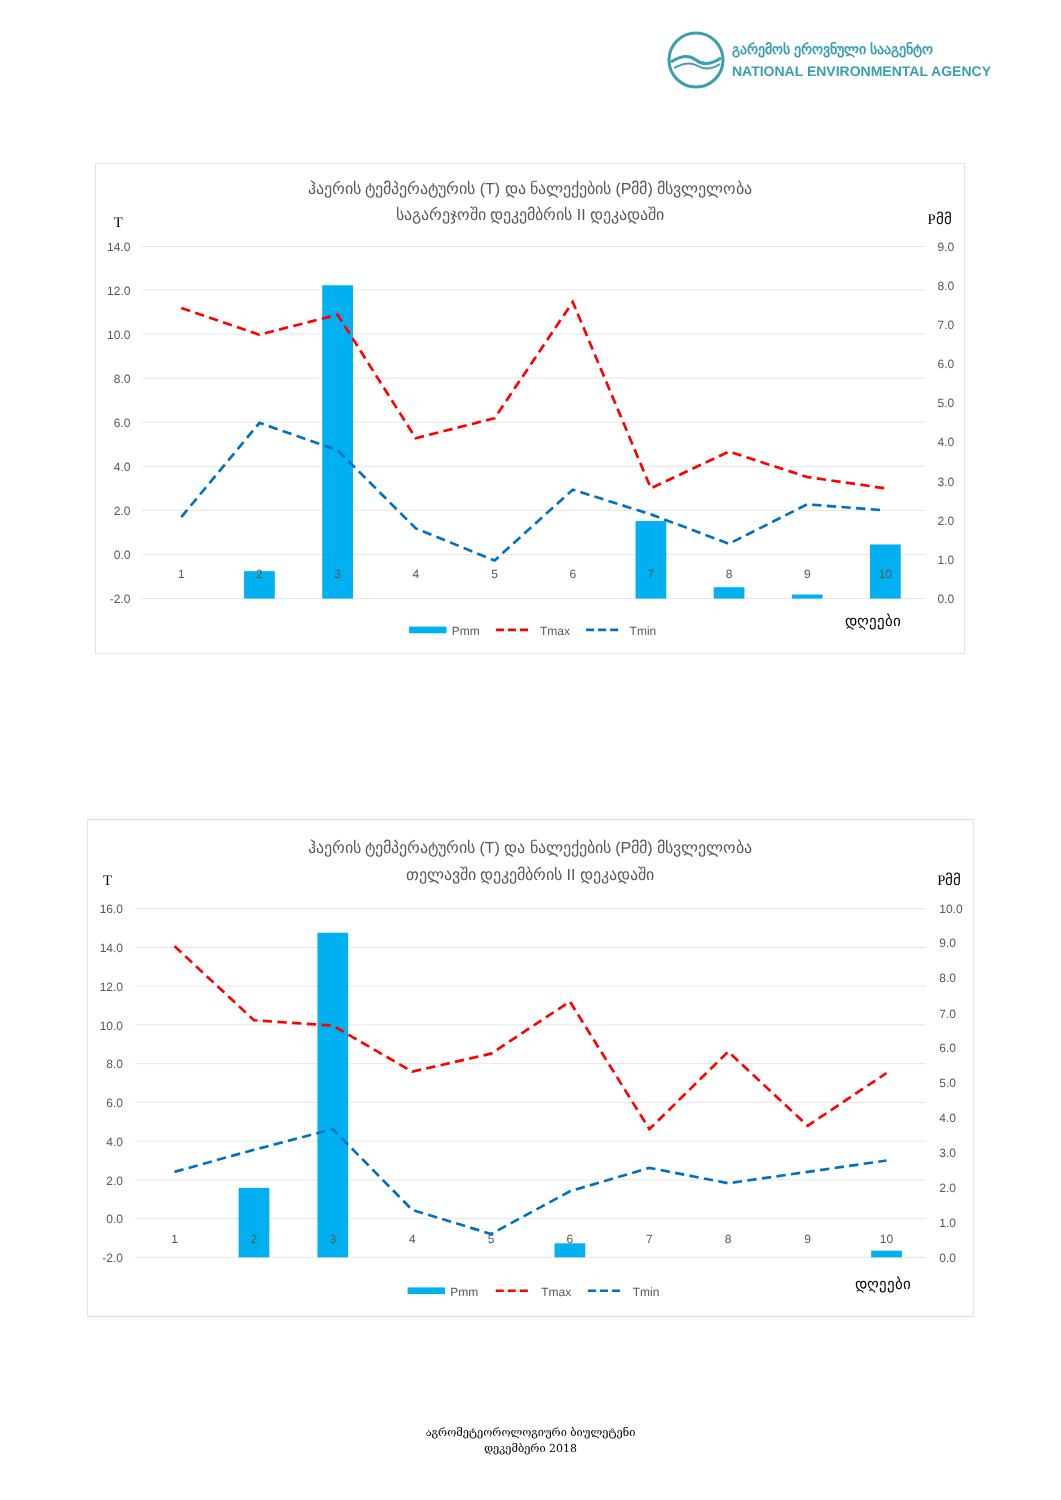გარემოს ეროვნული სააგენტო
NATIONAL ENVIRONMENTAL AGENCY
ჰაერის ტემპერატურის (T) და ნალექების (Pმმ) მსვლელობა
საგარეჯოში დეკემბრის II დეკადაში
T
Pმმ
14.0
12.0
10.0
8.0
6.0
4.0
2.0
0.0
-2.0
9.0
8.0
7.0
6.0
5.0
4.0
3.0
2.0
1.0
0.0
1
2
3
4
5
6
7
8
9
10
Pmm
Tmax
Tmin
დღეები
ჰაერის ტემპერატურის (T) და ნალექების (Pმმ) მსვლელობა
თელავში დეკემბრის II დეკადაში
T
Pმმ
16.0
14.0
12.0
10.0
8.0
6.0
4.0
2.0
0.0
-2.0
10.0
9.0
8.0
7.0
6.0
5.0
4.0
3.0
2.0
1.0
0.0
1
2
3
4
5
6
7
8
9
10
Pmm
Tmax
Tmin
დღეები
აგრომეტეოროლოგიური ბიულეტენი
დეკემბერი 2018